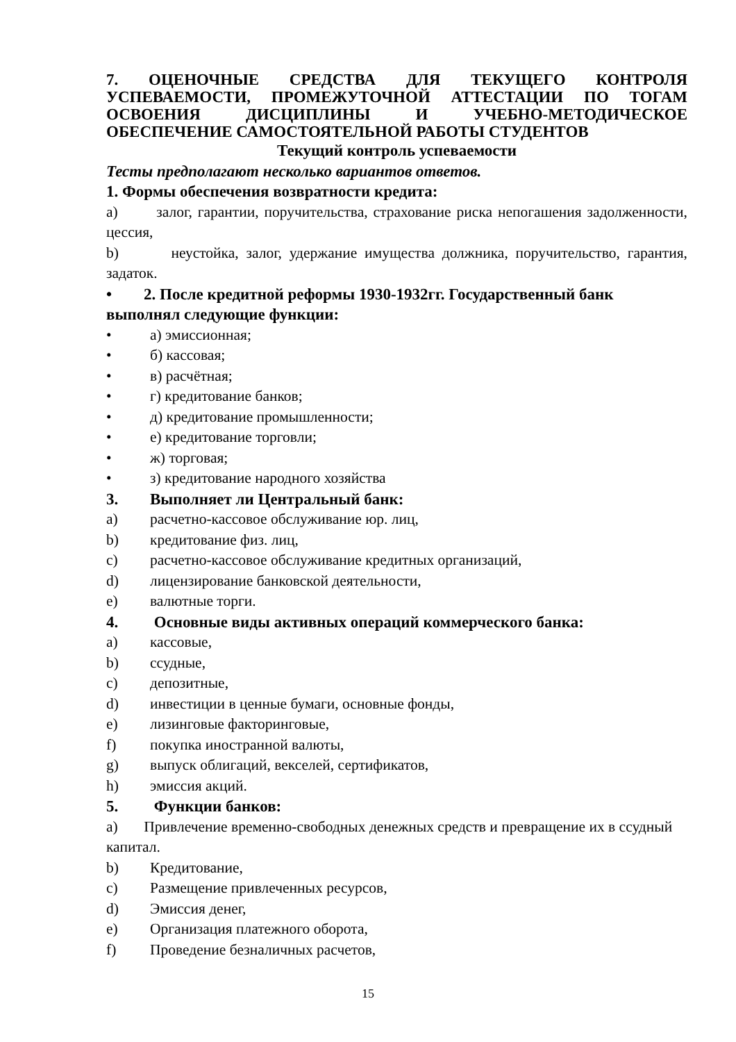7. ОЦЕНОЧНЫЕ СРЕДСТВА ДЛЯ ТЕКУЩЕГО КОНТРОЛЯ УСПЕВАЕМОСТИ, ПРОМЕЖУТОЧНОЙ АТТЕСТАЦИИ ПО ТОГАМ ОСВОЕНИЯ ДИСЦИПЛИНЫ И УЧЕБНО-МЕТОДИЧЕСКОЕ ОБЕСПЕЧЕНИЕ САМОСТОЯТЕЛЬНОЙ РАБОТЫ СТУДЕНТОВ
Текущий контроль успеваемости
Тесты предполагают несколько вариантов ответов.
1. Формы обеспечения возвратности кредита:
a) залог, гарантии, поручительства, страхование риска непогашения задолженности, цессия,
b) неустойка, залог, удержание имущества должника, поручительство, гарантия, задаток.
• 2. После кредитной реформы 1930-1932гг. Государственный банк выполнял следующие функции:
• а) эмиссионная;
• б) кассовая;
• в) расчётная;
• г) кредитование банков;
• д) кредитование промышленности;
• е) кредитование торговли;
• ж) торговая;
• з) кредитование народного хозяйства
3. Выполняет ли Центральный банк:
a) расчетно-кассовое обслуживание юр. лиц,
b) кредитование физ. лиц,
c) расчетно-кассовое обслуживание кредитных организаций,
d) лицензирование банковской деятельности,
e) валютные торги.
4. Основные виды активных операций коммерческого банка:
a) кассовые,
b) ссудные,
c) депозитные,
d) инвестиции в ценные бумаги, основные фонды,
e) лизинговые факторинговые,
f) покупка иностранной валюты,
g) выпуск облигаций, векселей, сертификатов,
h) эмиссия акций.
5. Функции банков:
a) Привлечение временно-свободных денежных средств и превращение их в ссудный капитал.
b) Кредитование,
c) Размещение привлеченных ресурсов,
d) Эмиссия денег,
e) Организация платежного оборота,
f) Проведение безналичных расчетов,
15